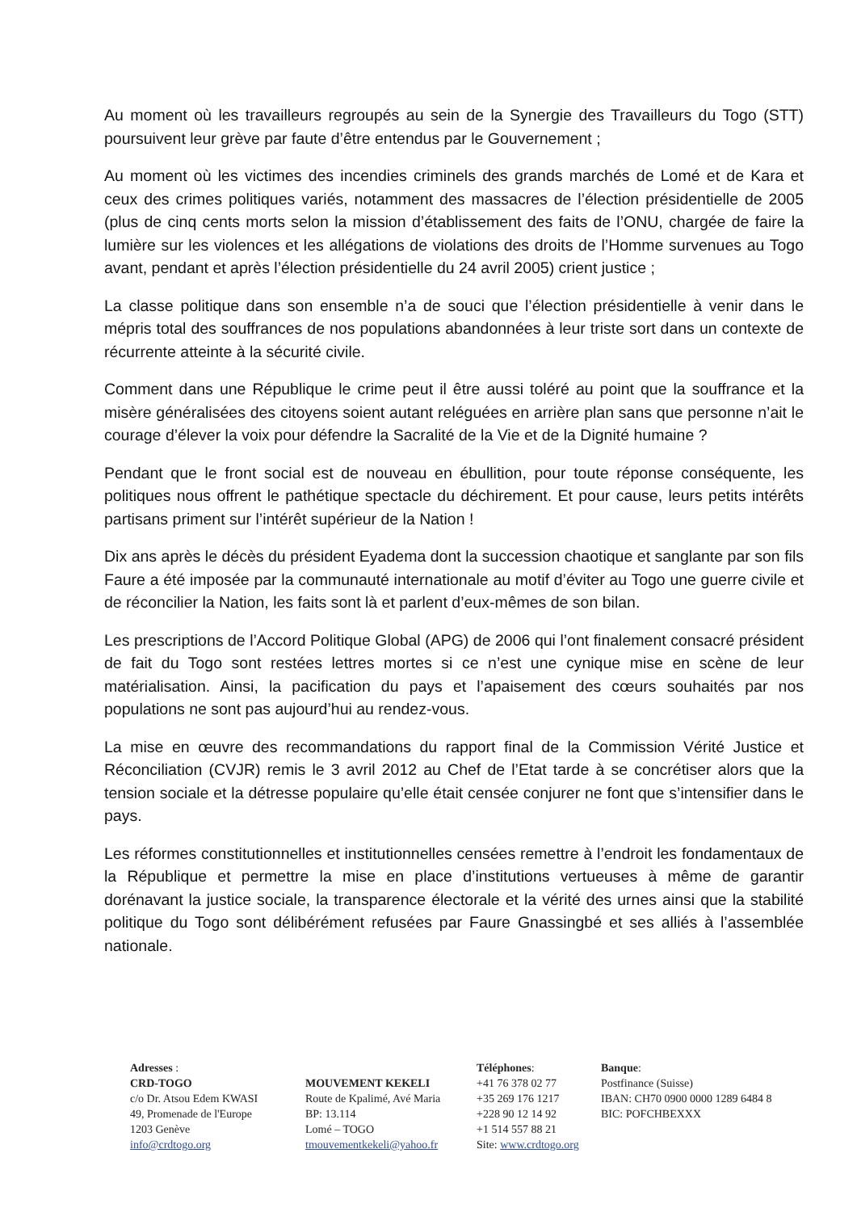Au moment où les travailleurs regroupés au sein de la Synergie des Travailleurs du Togo (STT) poursuivent leur grève par faute d’être entendus par le Gouvernement ;
Au moment où les victimes des incendies criminels des grands marchés de Lomé et de Kara et ceux des crimes politiques variés, notamment des massacres de l’élection présidentielle de 2005 (plus de cinq cents morts selon la mission d’établissement des faits de l’ONU, chargée de faire la lumière sur les violences et les allégations de violations des droits de l’Homme survenues au Togo avant, pendant et après l’élection présidentielle du 24 avril 2005) crient justice ;
La classe politique dans son ensemble n’a de souci que l’élection présidentielle à venir dans le mépris total des souffrances de nos populations abandonnées à leur triste sort dans un contexte de récurrente atteinte à la sécurité civile.
Comment dans une République le crime peut il être aussi toléré au point que la souffrance et la misère généralisées des citoyens soient autant reléguées en arrière plan sans que personne n’ait le courage d’élever la voix pour défendre la Sacralité de la Vie et de la Dignité humaine ?
Pendant que le front social est de nouveau en ébullition, pour toute réponse conséquente, les politiques nous offrent le pathétique spectacle du déchirement. Et pour cause, leurs petits intérêts partisans priment sur l’intérêt supérieur de la Nation !
Dix ans après le décès du président Eyadema dont la succession chaotique et sanglante par son fils Faure a été imposée par la communauté internationale au motif d’éviter au Togo une guerre civile et de réconcilier la Nation, les faits sont là et parlent d’eux-mêmes de son bilan.
Les prescriptions de l’Accord Politique Global (APG) de 2006 qui l’ont finalement consacré président de fait du Togo sont restées lettres mortes si ce n’est une cynique mise en scène de leur matérialisation. Ainsi, la pacification du pays et l’apaisement des cœurs souhaités par nos populations ne sont pas aujourd’hui au rendez-vous.
La mise en œuvre des recommandations du rapport final de la Commission Vérité Justice et Réconciliation (CVJR) remis le 3 avril 2012 au Chef de l’Etat tarde à se concrétiser alors que la tension sociale et la détresse populaire qu’elle était censée conjurer ne font que s’intensifier dans le pays.
Les réformes constitutionnelles et institutionnelles censées remettre à l’endroit les fondamentaux de la République et permettre la mise en place d’institutions vertueuses à même de garantir dorénavant la justice sociale, la transparence électorale et la vérité des urnes ainsi que la stabilité politique du Togo sont délibérément refusées par Faure Gnassingbé et ses alliés à l’assemblée nationale.
Adresses :
CRD-TOGO
c/o Dr. Atsou Edem KWASI
49, Promenade de l'Europe
1203 Genève
info@crdtogo.org
MOUVEMENT KEKELI
Route de Kpalimé, Avé Maria
BP: 13.114
Lomé – TOGO
tmouvementkekeli@yahoo.fr
Téléphones:
+41 76 378 02 77
+35 269 176 1217
+228 90 12 14 92
+1 514 557 88 21
Site: www.crdtogo.org
Banque:
Postfinance (Suisse)
IBAN: CH70 0900 0000 1289 6484 8
BIC: POFCHBEXXX